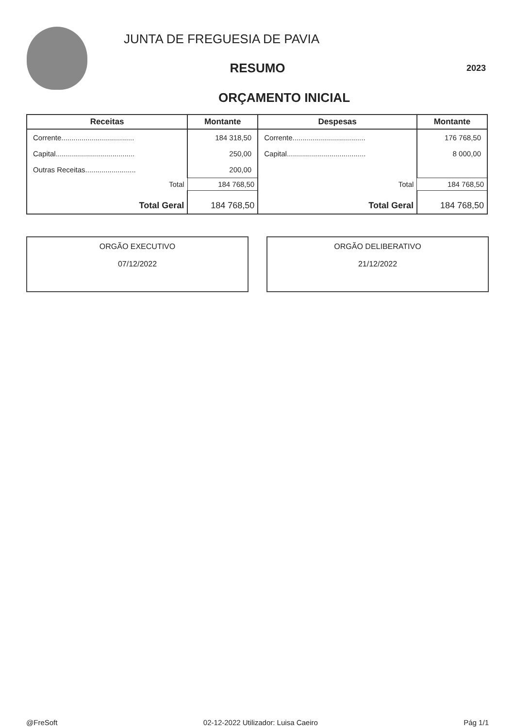JUNTA DE FREGUESIA DE PAVIA
RESUMO
2023
ORÇAMENTO INICIAL
| Receitas | Montante | Despesas | Montante |
| --- | --- | --- | --- |
| Corrente.................................... | 184 318,50 | Corrente.................................... | 176 768,50 |
| Capital....................................... | 250,00 | Capital....................................... | 8 000,00 |
| Outras Receitas......................... | 200,00 | | |
| Total | 184 768,50 | Total | 184 768,50 |
| Total Geral | 184 768,50 | Total Geral | 184 768,50 |
ORGÃO EXECUTIVO
07/12/2022
ORGÃO DELIBERATIVO
21/12/2022
@FreSoft 02-12-2022 Utilizador: Luisa Caeiro Pág 1/1